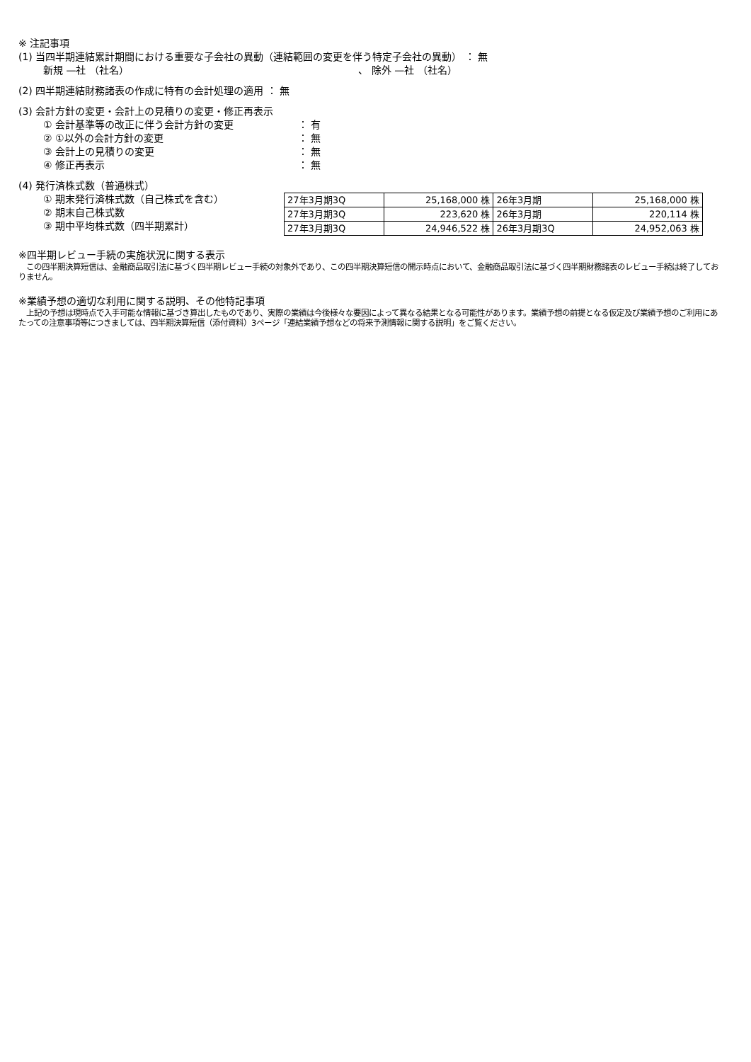※ 注記事項
(1) 当四半期連結累計期間における重要な子会社の異動（連結範囲の変更を伴う特定子会社の異動） ： 無
新規 —社 （社名） 、 除外 —社 （社名）
(2) 四半期連結財務諸表の作成に特有の会計処理の適用 ： 無
(3) 会計方針の変更・会計上の見積りの変更・修正再表示
① 会計基準等の改正に伴う会計方針の変更 ： 有
② ①以外の会計方針の変更 ： 無
③ 会計上の見積りの変更 ： 無
④ 修正再表示 ： 無
(4) 発行済株式数（普通株式）
① 期末発行済株式数（自己株式を含む）
② 期末自己株式数
③ 期中平均株式数（四半期累計）
| 27年3月期3Q | 25,168,000 株 | 26年3月期 | 25,168,000 株 |
| 27年3月期3Q | 223,620 株 | 26年3月期 | 220,114 株 |
| 27年3月期3Q | 24,946,522 株 | 26年3月期3Q | 24,952,063 株 |
※四半期レビュー手続の実施状況に関する表示
　この四半期決算短信は、金融商品取引法に基づく四半期レビュー手続の対象外であり、この四半期決算短信の開示時点において、金融商品取引法に基づく四半期財務諸表のレビュー手続は終了しておりません。
※業績予想の適切な利用に関する説明、その他特記事項
　上記の予想は現時点で入手可能な情報に基づき算出したものであり、実際の業績は今後様々な要因によって異なる結果となる可能性があります。業績予想の前提となる仮定及び業績予想のご利用にあたっての注意事項等につきましては、四半期決算短信（添付資料）3ページ「連結業績予想などの将来予測情報に関する説明」をご覧ください。